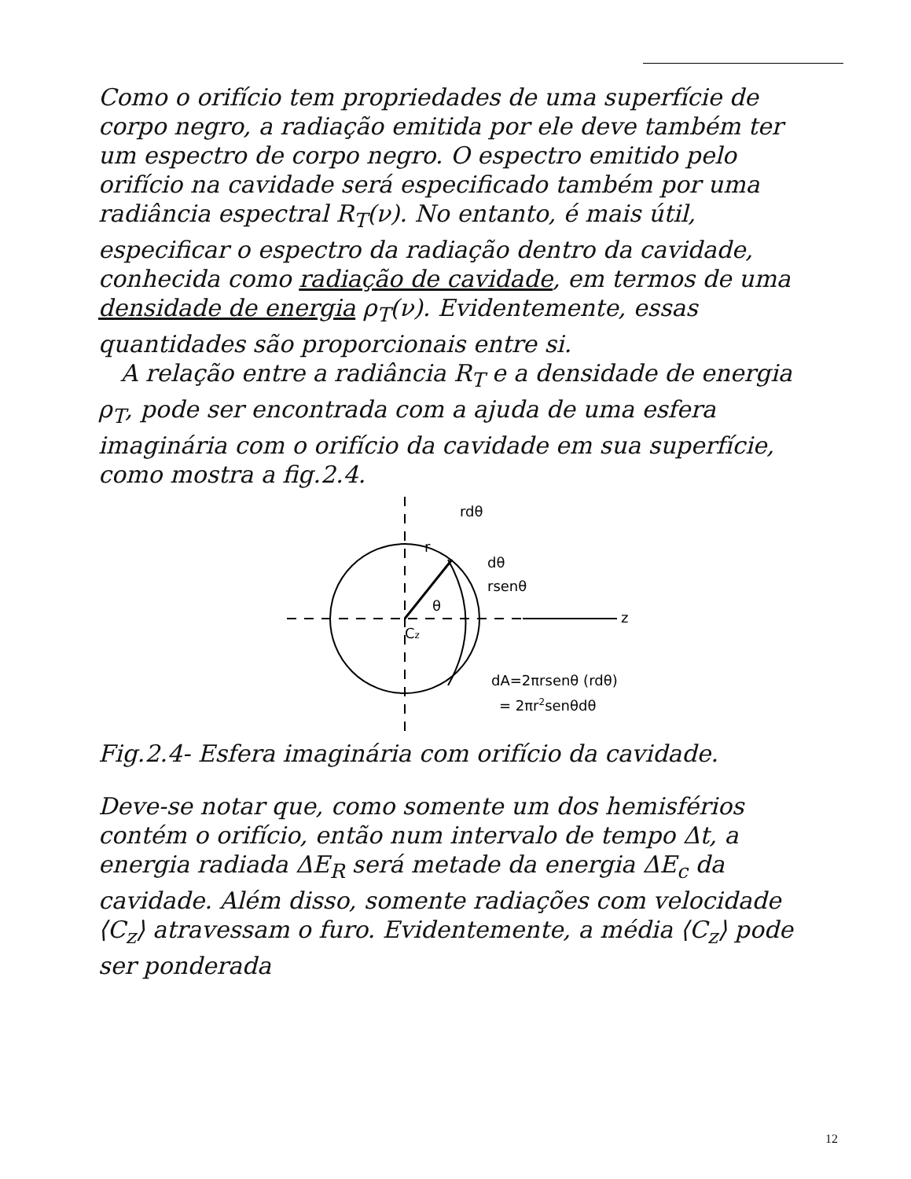Como o orifício tem propriedades de uma superfície de corpo negro, a radiação emitida por ele deve também ter um espectro de corpo negro. O espectro emitido pelo orifício na cavidade será especificado também por uma radiância espectral R<sub>T</sub>(ν). No entanto, é mais útil, especificar o espectro da radiação dentro da cavidade, conhecida como radiação de cavidade, em termos de uma densidade de energia ρ<sub>T</sub>(ν). Evidentemente, essas quantidades são proporcionais entre si.
A relação entre a radiância R<sub>T</sub> e a densidade de energia ρ<sub>T</sub>, pode ser encontrada com a ajuda de uma esfera imaginária com o orifício da cavidade em sua superfície, como mostra a fig.2.4.
rdθ
dθ
rsenθ
z
r
θ
Cz
dA=2πrsenθ (rdθ)
= 2πr2senθdθ
Fig.2.4- Esfera imaginária com orifício da cavidade.
Deve-se notar que, como somente um dos hemisférios contém o orifício, então num intervalo de tempo Δt, a energia radiada ΔE<sub>R</sub> será metade da energia ΔE<sub>c</sub> da cavidade. Além disso, somente radiações com velocidade ⟨C<sub>z</sub>⟩ atravessam o furo. Evidentemente, a média ⟨C<sub>z</sub>⟩ pode ser ponderada
12